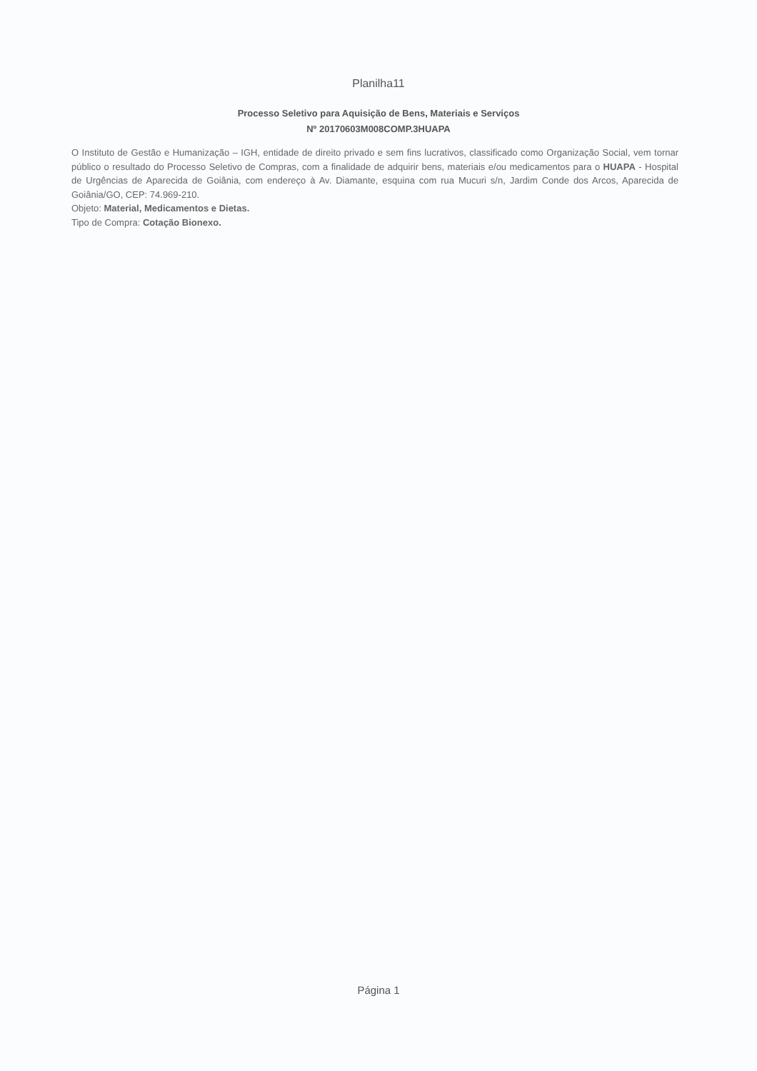Planilha11
Processo Seletivo para Aquisição de Bens, Materiais e Serviços
Nº 20170603M008COMP.3HUAPA
O Instituto de Gestão e Humanização – IGH, entidade de direito privado e sem fins lucrativos, classificado como Organização Social, vem tornar público o resultado do Processo Seletivo de Compras, com a finalidade de adquirir bens, materiais e/ou medicamentos para o HUAPA - Hospital de Urgências de Aparecida de Goiânia, com endereço à Av. Diamante, esquina com rua Mucuri s/n, Jardim Conde dos Arcos, Aparecida de Goiânia/GO, CEP: 74.969-210.
Objeto: Material, Medicamentos e Dietas.
Tipo de Compra: Cotação Bionexo.
Página 1